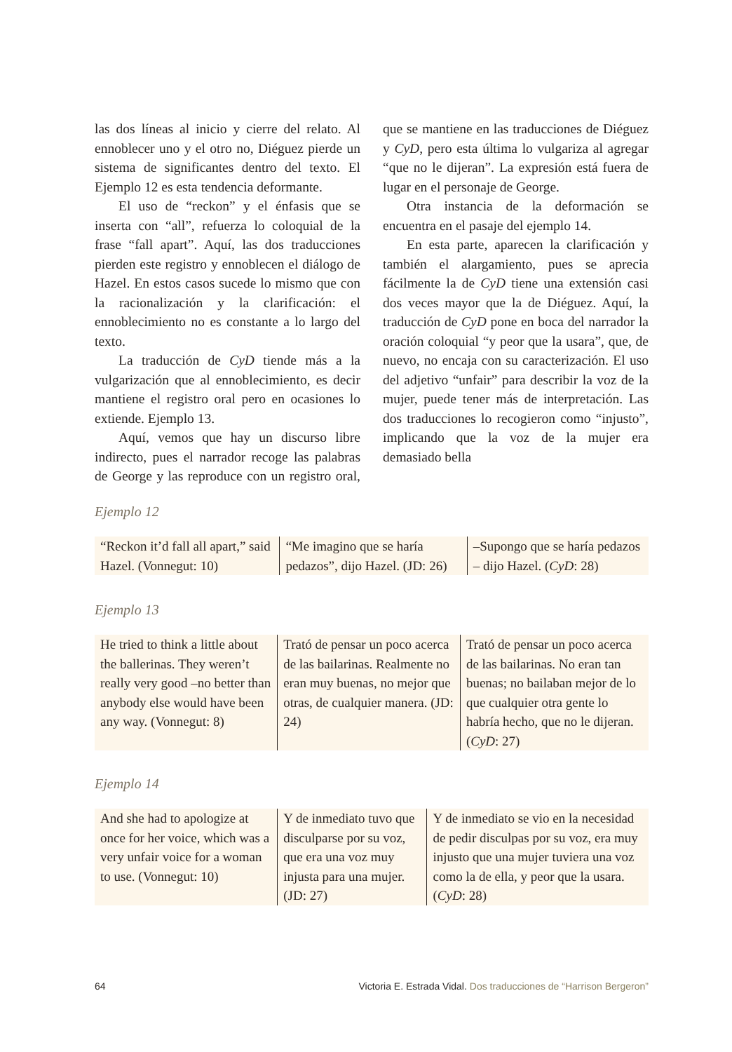las dos líneas al inicio y cierre del relato. Al ennoblecer uno y el otro no, Diéguez pierde un sistema de significantes dentro del texto. El Ejemplo 12 es esta tendencia deformante.
El uso de “reckon” y el énfasis que se inserta con “all”, refuerza lo coloquial de la frase “fall apart”. Aquí, las dos traducciones pierden este registro y ennoblecen el diálogo de Hazel. En estos casos sucede lo mismo que con la racionalización y la clarificación: el ennoblecimiento no es constante a lo largo del texto.
La traducción de CyD tiende más a la vulgarización que al ennoblecimiento, es decir mantiene el registro oral pero en ocasiones lo extiende. Ejemplo 13.
Aquí, vemos que hay un discurso libre indirecto, pues el narrador recoge las palabras de George y las reproduce con un registro oral, que se mantiene en las traducciones de Diéguez y CyD, pero esta última lo vulgariza al agregar “que no le dijeran”. La expresión está fuera de lugar en el personaje de George.
Otra instancia de la deformación se encuentra en el pasaje del ejemplo 14.
En esta parte, aparecen la clarificación y también el alargamiento, pues se aprecia fácilmente la de CyD tiene una extensión casi dos veces mayor que la de Diéguez. Aquí, la traducción de CyD pone en boca del narrador la oración coloquial “y peor que la usara”, que, de nuevo, no encaja con su caracterización. El uso del adjetivo “unfair” para describir la voz de la mujer, puede tener más de interpretación. Las dos traducciones lo recogieron como “injusto”, implicando que la voz de la mujer era demasiado bella
Ejemplo 12
| “Reckon it’d fall all apart,” said Hazel. (Vonnegut: 10) | “Me imagino que se haría pedazos”, dijo Hazel. (JD: 26) | –Supongo que se haría pedazos – dijo Hazel. ( CyD : 28) |
Ejemplo 13
| He tried to think a little about the ballerinas. They weren’t really very good –no better than anybody else would have been any way. (Vonnegut: 8) | Trató de pensar un poco acerca de las bailarinas. Realmente no eran muy buenas, no mejor que otras, de cualquier manera. (JD: 24) | Trató de pensar un poco acerca de las bailarinas. No eran tan buenas; no bailaban mejor de lo que cualquier otra gente lo habría hecho, que no le dijeran. ( CyD : 27) |
Ejemplo 14
| And she had to apologize at once for her voice, which was a very unfair voice for a woman to use. (Vonnegut: 10) | Y de inmediato tuvo que disculparse por su voz, que era una voz muy injusta para una mujer. (JD: 27) | Y de inmediato se vio en la necesidad de pedir disculpas por su voz, era muy injusto que una mujer tuviera una voz como la de ella, y peor que la usara. ( CyD : 28) |
64 Victoria E. Estrada Vidal. Dos traducciones de “Harrison Bergeron”